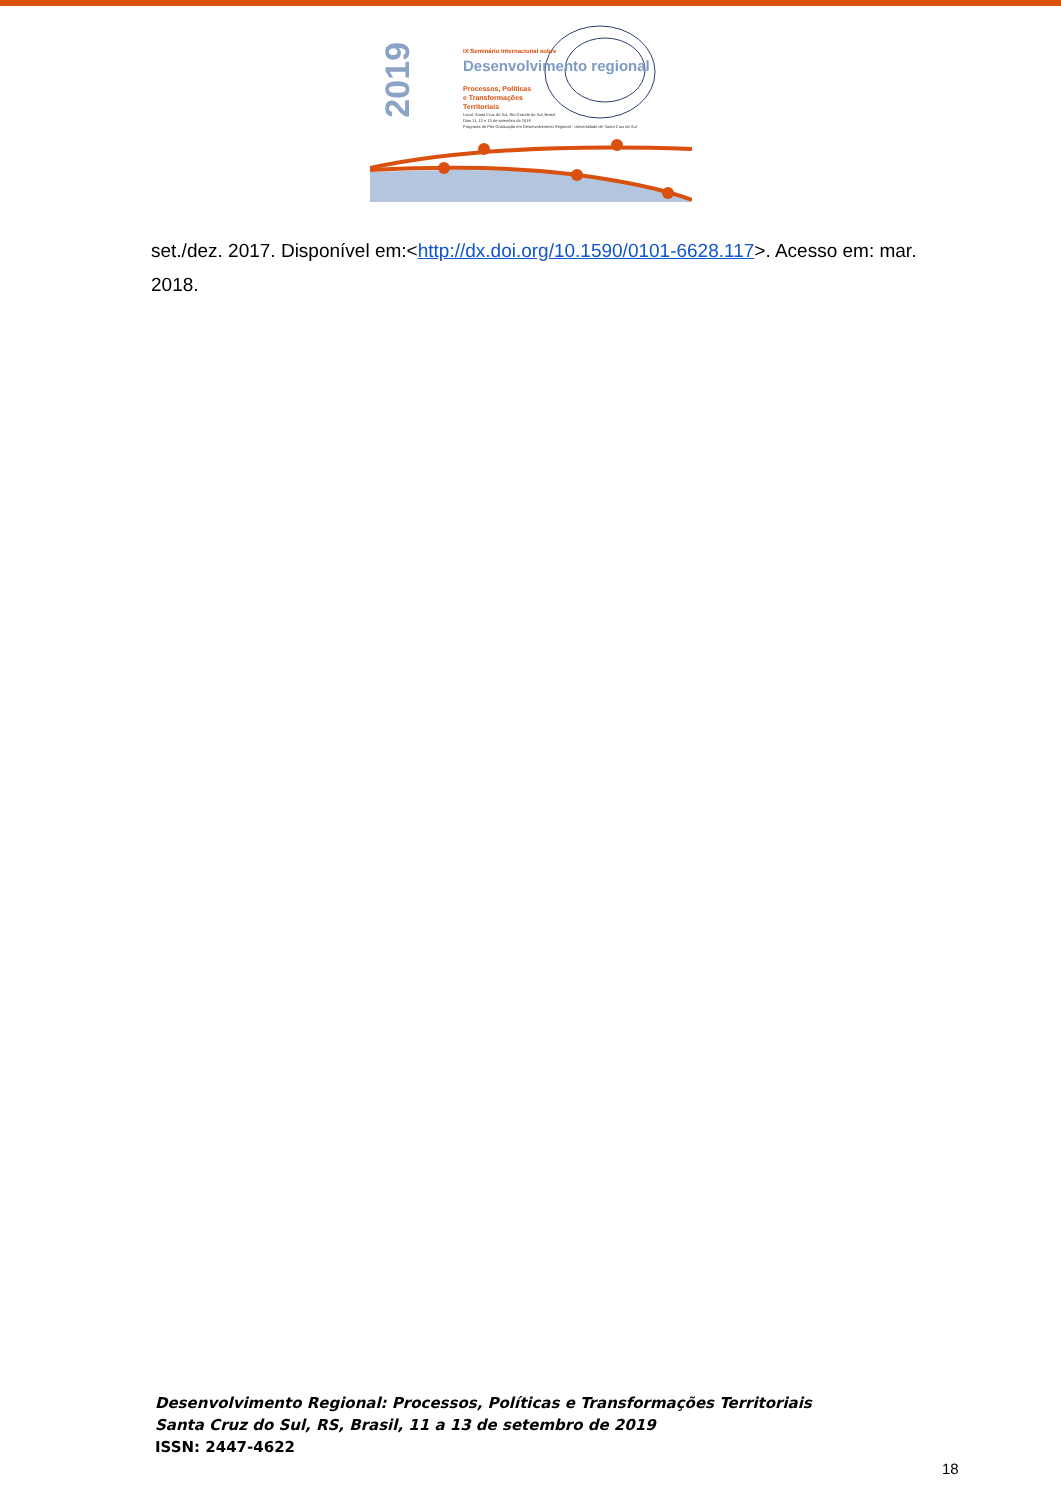2019
IX Seminário Internacional sobre
Desenvolvimento regional
Processos, Políticas
e Transformações
Territoriais
Local: Santa Cruz do Sul, Rio Grande do Sul, Brasil
Dias 11, 12 e 13 de setembro de 2019
Programa de Pós-Graduação em Desenvolvimento Regional - Universidade de Santa Cruz do Sul
set./dez. 2017. Disponível em:<http://dx.doi.org/10.1590/0101-6628.117>. Acesso em: mar. 2018.
Desenvolvimento Regional: Processos, Políticas e Transformações Territoriais
Santa Cruz do Sul, RS, Brasil, 11 a 13 de setembro de 2019
ISSN: 2447-4622
18